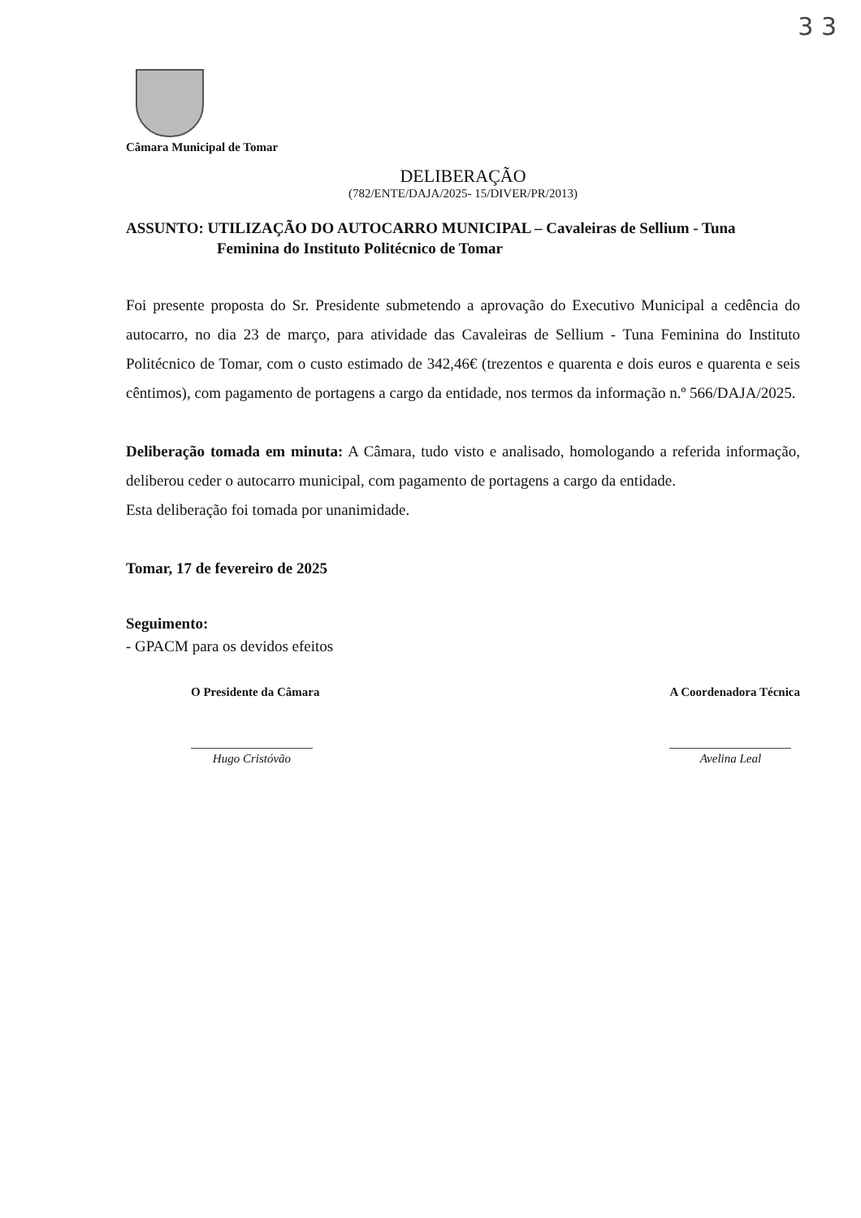3 3
Câmara Municipal de Tomar
DELIBERAÇÃO
(782/ENTE/DAJA/2025- 15/DIVER/PR/2013)
ASSUNTO: UTILIZAÇÃO DO AUTOCARRO MUNICIPAL – Cavaleiras de Sellium - Tuna Feminina do Instituto Politécnico de Tomar
Foi presente proposta do Sr. Presidente submetendo a aprovação do Executivo Municipal a cedência do autocarro, no dia 23 de março, para atividade das Cavaleiras de Sellium - Tuna Feminina do Instituto Politécnico de Tomar, com o custo estimado de 342,46€ (trezentos e quarenta e dois euros e quarenta e seis cêntimos), com pagamento de portagens a cargo da entidade, nos termos da informação n.º 566/DAJA/2025.
Deliberação tomada em minuta: A Câmara, tudo visto e analisado, homologando a referida informação, deliberou ceder o autocarro municipal, com pagamento de portagens a cargo da entidade.
Esta deliberação foi tomada por unanimidade.
Tomar, 17 de fevereiro de 2025
Seguimento:
- GPACM para os devidos efeitos
O Presidente da Câmara
Hugo Cristóvão
A Coordenadora Técnica
Avelina Leal